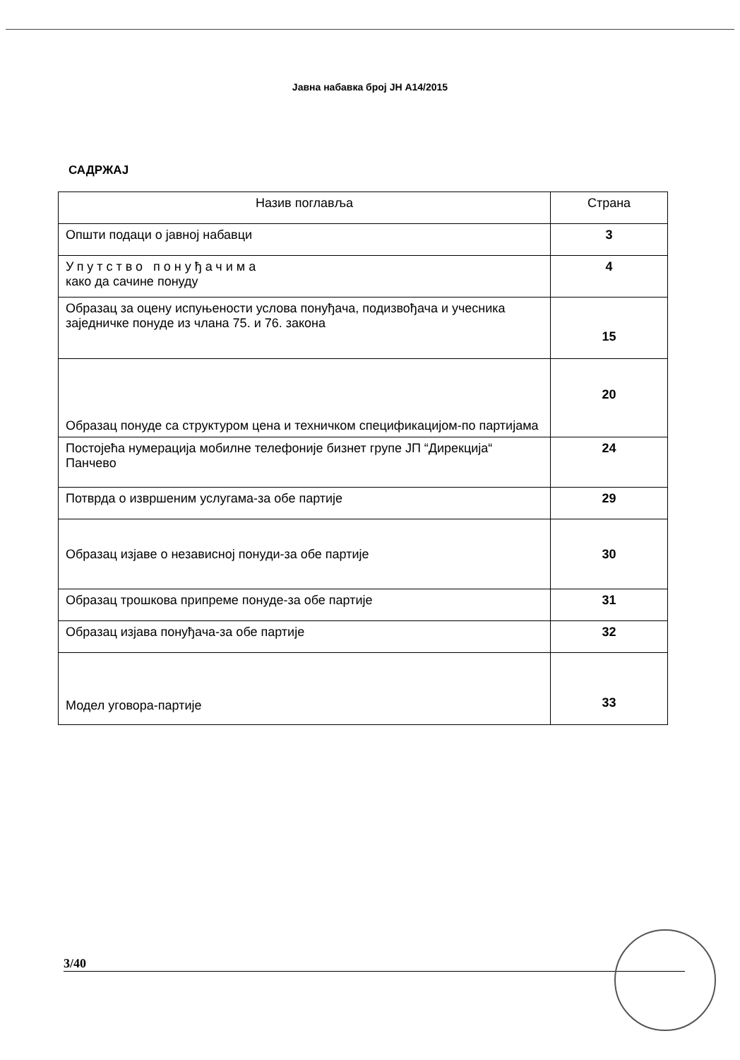Јавна набавка број ЈН А14/2015
САДРЖАЈ
| Назив поглавља | Страна |
| --- | --- |
| Општи подаци о јавној набавци | 3 |
| Упутство понуђачима како да сачине понуду | 4 |
| Образац за оцену испуњености услова понуђача, подизвођача и учесника заједничке понуде из члана 75. и 76. закона | 15 |
| Образац понуде са структуром цена и техничком спецификацијом-по партијама | 20 |
| Постојећа нумерација мобилне телефоније бизнет групе ЈП “Дирекција“ Панчево | 24 |
| Потврда о извршеним услугама-за обе партије | 29 |
| Образац изјаве о независној понуди-за обе партије | 30 |
| Образац трошкова припреме понуде-за обе партије | 31 |
| Образац изјава понуђача-за обе партије | 32 |
| Модел уговора-партије | 33 |
3/40